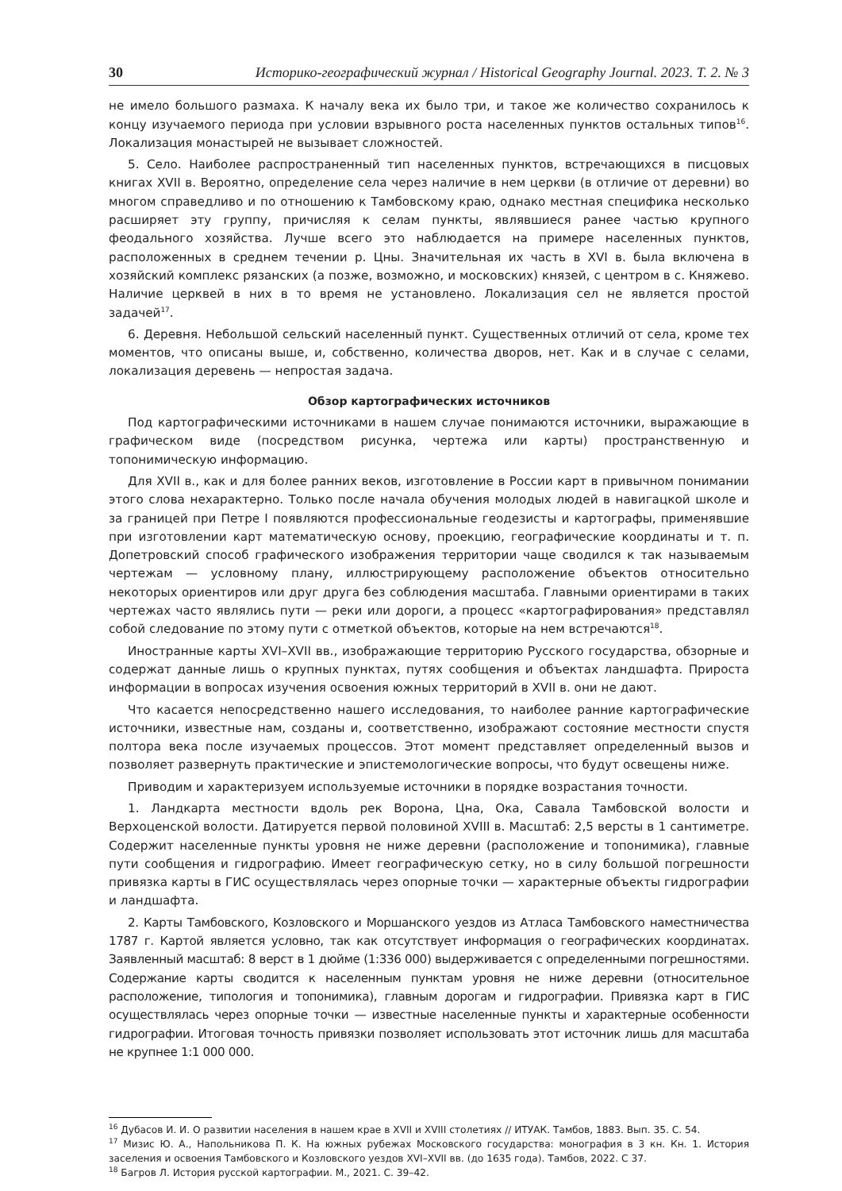30 Историко-географический журнал / Historical Geography Journal. 2023. Т. 2. № 3
не имело большого размаха. К началу века их было три, и такое же количество сохранилось к концу изучаемого периода при условии взрывного роста населенных пунктов остальных типов<sup>16</sup>. Локализация монастырей не вызывает сложностей.
5. Село. Наиболее распространенный тип населенных пунктов, встречающихся в писцовых книгах XVII в. Вероятно, определение села через наличие в нем церкви (в отличие от деревни) во многом справедливо и по отношению к Тамбовскому краю, однако местная специфика несколько расширяет эту группу, причисляя к селам пункты, являвшиеся ранее частью крупного феодального хозяйства. Лучше всего это наблюдается на примере населенных пунктов, расположенных в среднем течении р. Цны. Значительная их часть в XVI в. была включена в хозяйский комплекс рязанских (а позже, возможно, и московских) князей, с центром в с. Княжево. Наличие церквей в них в то время не установлено. Локализация сел не является простой задачей<sup>17</sup>.
6. Деревня. Небольшой сельский населенный пункт. Существенных отличий от села, кроме тех моментов, что описаны выше, и, собственно, количества дворов, нет. Как и в случае с селами, локализация деревень — непростая задача.
Обзор картографических источников
Под картографическими источниками в нашем случае понимаются источники, выражающие в графическом виде (посредством рисунка, чертежа или карты) пространственную и топонимическую информацию.
Для XVII в., как и для более ранних веков, изготовление в России карт в привычном понимании этого слова нехарактерно. Только после начала обучения молодых людей в навигацкой школе и за границей при Петре I появляются профессиональные геодезисты и картографы, применявшие при изготовлении карт математическую основу, проекцию, географические координаты и т. п. Допетровский способ графического изображения территории чаще сводился к так называемым чертежам — условному плану, иллюстрирующему расположение объектов относительно некоторых ориентиров или друг друга без соблюдения масштаба. Главными ориентирами в таких чертежах часто являлись пути — реки или дороги, а процесс «картографирования» представлял собой следование по этому пути с отметкой объектов, которые на нем встречаются<sup>18</sup>.
Иностранные карты XVI–XVII вв., изображающие территорию Русского государства, обзорные и содержат данные лишь о крупных пунктах, путях сообщения и объектах ландшафта. Прироста информации в вопросах изучения освоения южных территорий в XVII в. они не дают.
Что касается непосредственно нашего исследования, то наиболее ранние картографические источники, известные нам, созданы и, соответственно, изображают состояние местности спустя полтора века после изучаемых процессов. Этот момент представляет определенный вызов и позволяет развернуть практические и эпистемологические вопросы, что будут освещены ниже.
Приводим и характеризуем используемые источники в порядке возрастания точности.
1. Ландкарта местности вдоль рек Ворона, Цна, Ока, Савала Тамбовской волости и Верхоценской волости. Датируется первой половиной XVIII в. Масштаб: 2,5 версты в 1 сантиметре. Содержит населенные пункты уровня не ниже деревни (расположение и топонимика), главные пути сообщения и гидрографию. Имеет географическую сетку, но в силу большой погрешности привязка карты в ГИС осуществлялась через опорные точки — характерные объекты гидрографии и ландшафта.
2. Карты Тамбовского, Козловского и Моршанского уездов из Атласа Тамбовского наместничества 1787 г. Картой является условно, так как отсутствует информация о географических координатах. Заявленный масштаб: 8 верст в 1 дюйме (1:336 000) выдерживается с определенными погрешностями. Содержание карты сводится к населенным пунктам уровня не ниже деревни (относительное расположение, типология и топонимика), главным дорогам и гидрографии. Привязка карт в ГИС осуществлялась через опорные точки — известные населенные пункты и характерные особенности гидрографии. Итоговая точность привязки позволяет использовать этот источник лишь для масштаба не крупнее 1:1 000 000.
<sup>16</sup> Дубасов И. И. О развитии населения в нашем крае в XVII и XVIII столетиях // ИТУАК. Тамбов, 1883. Вып. 35. С. 54.
<sup>17</sup> Мизис Ю. А., Напольникова П. К. На южных рубежах Московского государства: монография в 3 кн. Кн. 1. История заселения и освоения Тамбовского и Козловского уездов XVI–XVII вв. (до 1635 года). Тамбов, 2022. С 37.
<sup>18</sup> Багров Л. История русской картографии. М., 2021. С. 39–42.